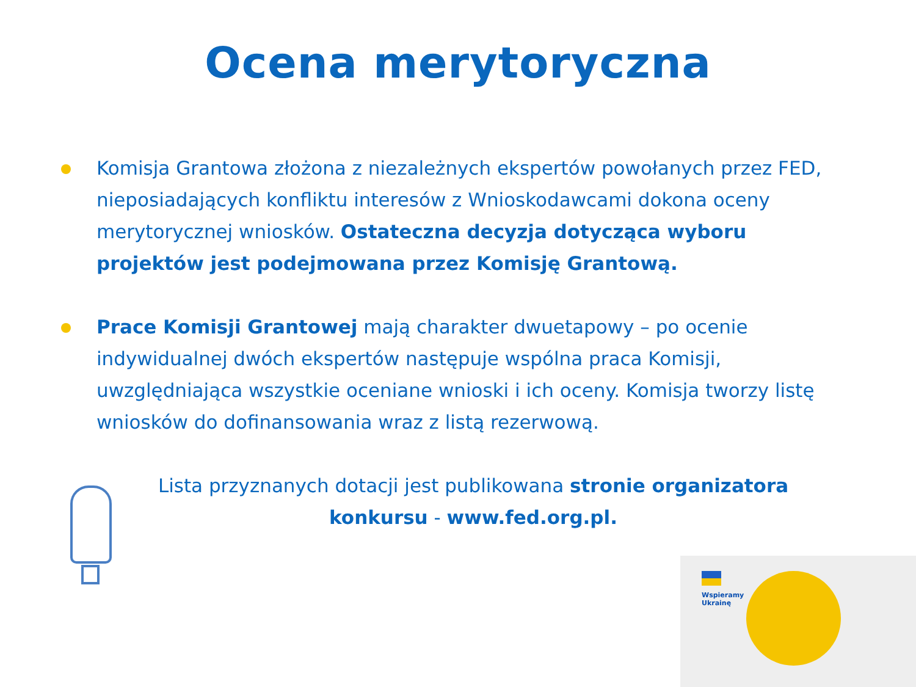Ocena merytoryczna
Komisja Grantowa złożona z niezależnych ekspertów powołanych przez FED, nieposiadających konfliktu interesów z Wnioskodawcami dokona oceny merytorycznej wniosków. Ostateczna decyzja dotycząca wyboru projektów jest podejmowana przez Komisję Grantową.
Prace Komisji Grantowej mają charakter dwuetapowy – po ocenie indywidualnej dwóch ekspertów następuje wspólna praca Komisji, uwzględniająca wszystkie oceniane wnioski i ich oceny. Komisja tworzy listę wniosków do dofinansowania wraz z listą rezerwową.
Lista przyznanych dotacji jest publikowana stronie organizatora konkursu - www.fed.org.pl.
Wspieramy
Ukrainę